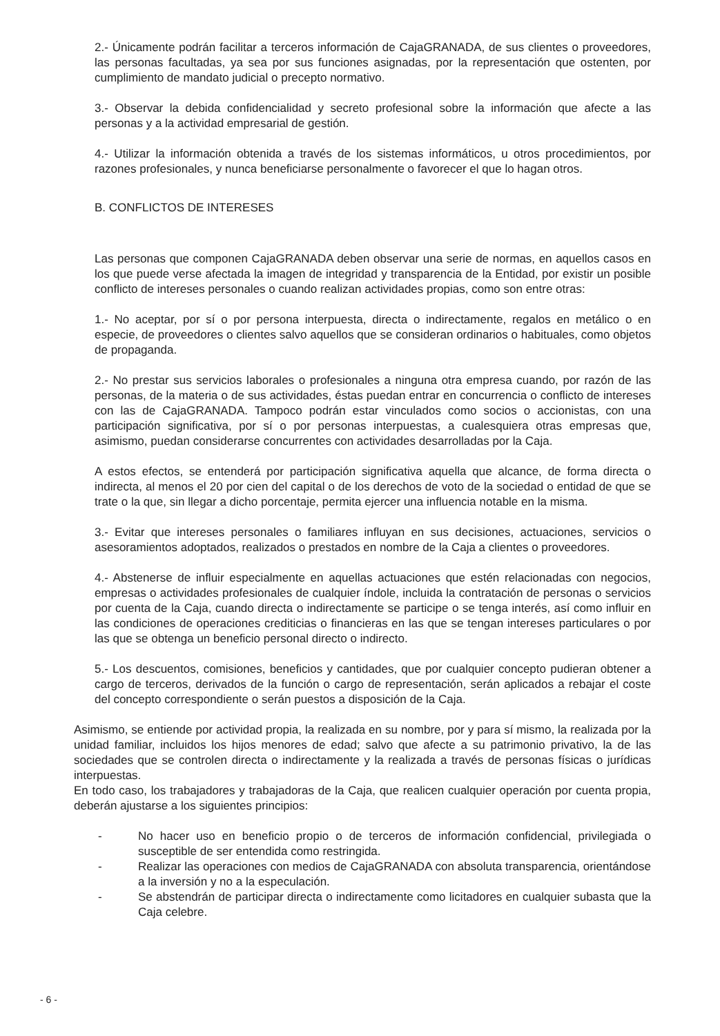2.- Únicamente podrán facilitar a terceros información de CajaGRANADA, de sus clientes o proveedores, las personas facultadas, ya sea por sus funciones asignadas, por la representación que ostenten, por cumplimiento de mandato judicial o precepto normativo.
3.- Observar la debida confidencialidad y secreto profesional sobre la información que afecte a las personas y a la actividad empresarial de gestión.
4.- Utilizar la información obtenida a través de los sistemas informáticos, u otros procedimientos, por razones profesionales, y nunca beneficiarse personalmente o favorecer el que lo hagan otros.
B. CONFLICTOS DE INTERESES
Las personas que componen CajaGRANADA deben observar una serie de normas, en aquellos casos en los que puede verse afectada la imagen de integridad y transparencia de la Entidad, por existir un posible conflicto de intereses personales o cuando realizan actividades propias, como son entre otras:
1.- No aceptar, por sí o por persona interpuesta, directa o indirectamente, regalos en metálico o en especie, de proveedores o clientes salvo aquellos que se consideran ordinarios o habituales, como objetos de propaganda.
2.- No prestar sus servicios laborales o profesionales a ninguna otra empresa cuando, por razón de las personas, de la materia o de sus actividades, éstas puedan entrar en concurrencia o conflicto de intereses con las de CajaGRANADA. Tampoco podrán estar vinculados como socios o accionistas, con una participación significativa, por sí o por personas interpuestas, a cualesquiera otras empresas que, asimismo, puedan considerarse concurrentes con actividades desarrolladas por la Caja.
A estos efectos, se entenderá por participación significativa aquella que alcance, de forma directa o indirecta, al menos el 20 por cien del capital o de los derechos de voto de la sociedad o entidad de que se trate o la que, sin llegar a dicho porcentaje, permita ejercer una influencia notable en la misma.
3.- Evitar que intereses personales o familiares influyan en sus decisiones, actuaciones, servicios o asesoramientos adoptados, realizados o prestados en nombre de la Caja a clientes o proveedores.
4.- Abstenerse de influir especialmente en aquellas actuaciones que estén relacionadas con negocios, empresas o actividades profesionales de cualquier índole, incluida la contratación de personas o servicios por cuenta de la Caja, cuando directa o indirectamente se participe o se tenga interés, así como influir en las condiciones de operaciones crediticias o financieras en las que se tengan intereses particulares o por las que se obtenga un beneficio personal directo o indirecto.
5.- Los descuentos, comisiones, beneficios y cantidades, que por cualquier concepto pudieran obtener a cargo de terceros, derivados de la función o cargo de representación, serán aplicados a rebajar el coste del concepto correspondiente o serán puestos a disposición de la Caja.
Asimismo, se entiende por actividad propia, la realizada en su nombre, por y para sí mismo, la realizada por la unidad familiar, incluidos los hijos menores de edad; salvo que afecte a su patrimonio privativo, la de las sociedades que se controlen directa o indirectamente y la realizada a través de personas físicas o jurídicas interpuestas.
En todo caso, los trabajadores y trabajadoras de la Caja, que realicen cualquier operación por cuenta propia, deberán ajustarse a los siguientes principios:
- No hacer uso en beneficio propio o de terceros de información confidencial, privilegiada o susceptible de ser entendida como restringida.
- Realizar las operaciones con medios de CajaGRANADA con absoluta transparencia, orientándose a la inversión y no a la especulación.
- Se abstendrán de participar directa o indirectamente como licitadores en cualquier subasta que la Caja celebre.
- 6 -